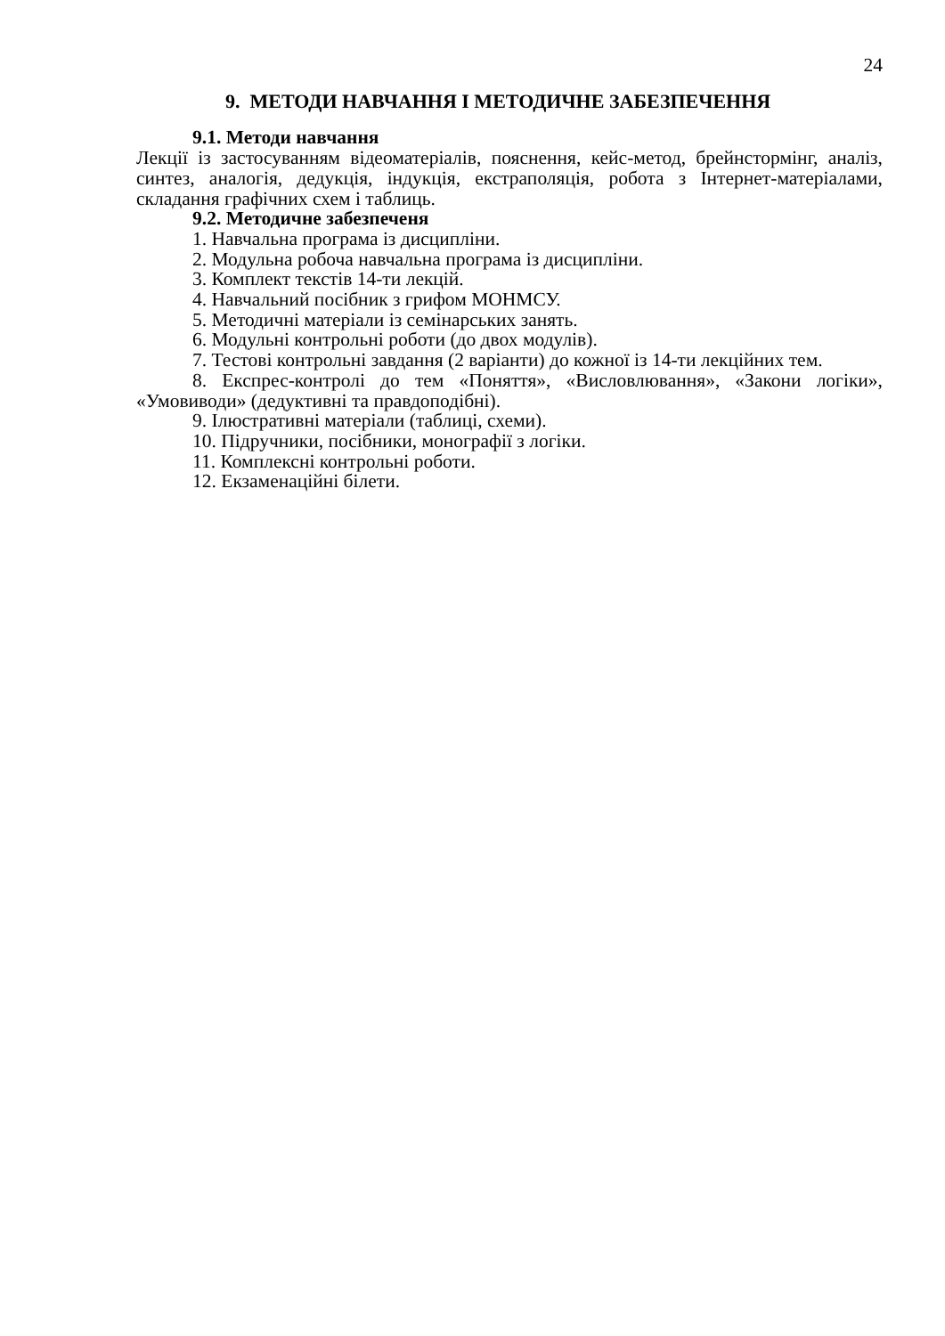24
9. МЕТОДИ НАВЧАННЯ І МЕТОДИЧНЕ ЗАБЕЗПЕЧЕННЯ
9.1. Методи навчання
Лекції із застосуванням відеоматеріалів, пояснення, кейс-метод, брейнстормінг, аналіз, синтез, аналогія, дедукція, індукція, екстраполяція, робота з Інтернет-матеріалами, складання графічних схем і таблиць.
9.2. Методичне забезпеченя
1. Навчальна програма із дисципліни.
2. Модульна робоча навчальна програма із дисципліни.
3. Комплект текстів 14-ти лекцій.
4. Навчальний посібник з грифом МОНМСУ.
5. Методичні матеріали із семінарських занять.
6. Модульні контрольні роботи (до двох модулів).
7. Тестові контрольні завдання (2 варіанти) до кожної із 14-ти лекційних тем.
8. Експрес-контролі до тем «Поняття», «Висловлювання», «Закони логіки», «Умовиводи» (дедуктивні та правдоподібні).
9. Ілюстративні матеріали (таблиці, схеми).
10. Підручники, посібники, монографії з логіки.
11. Комплексні контрольні роботи.
12. Екзаменаційні білети.